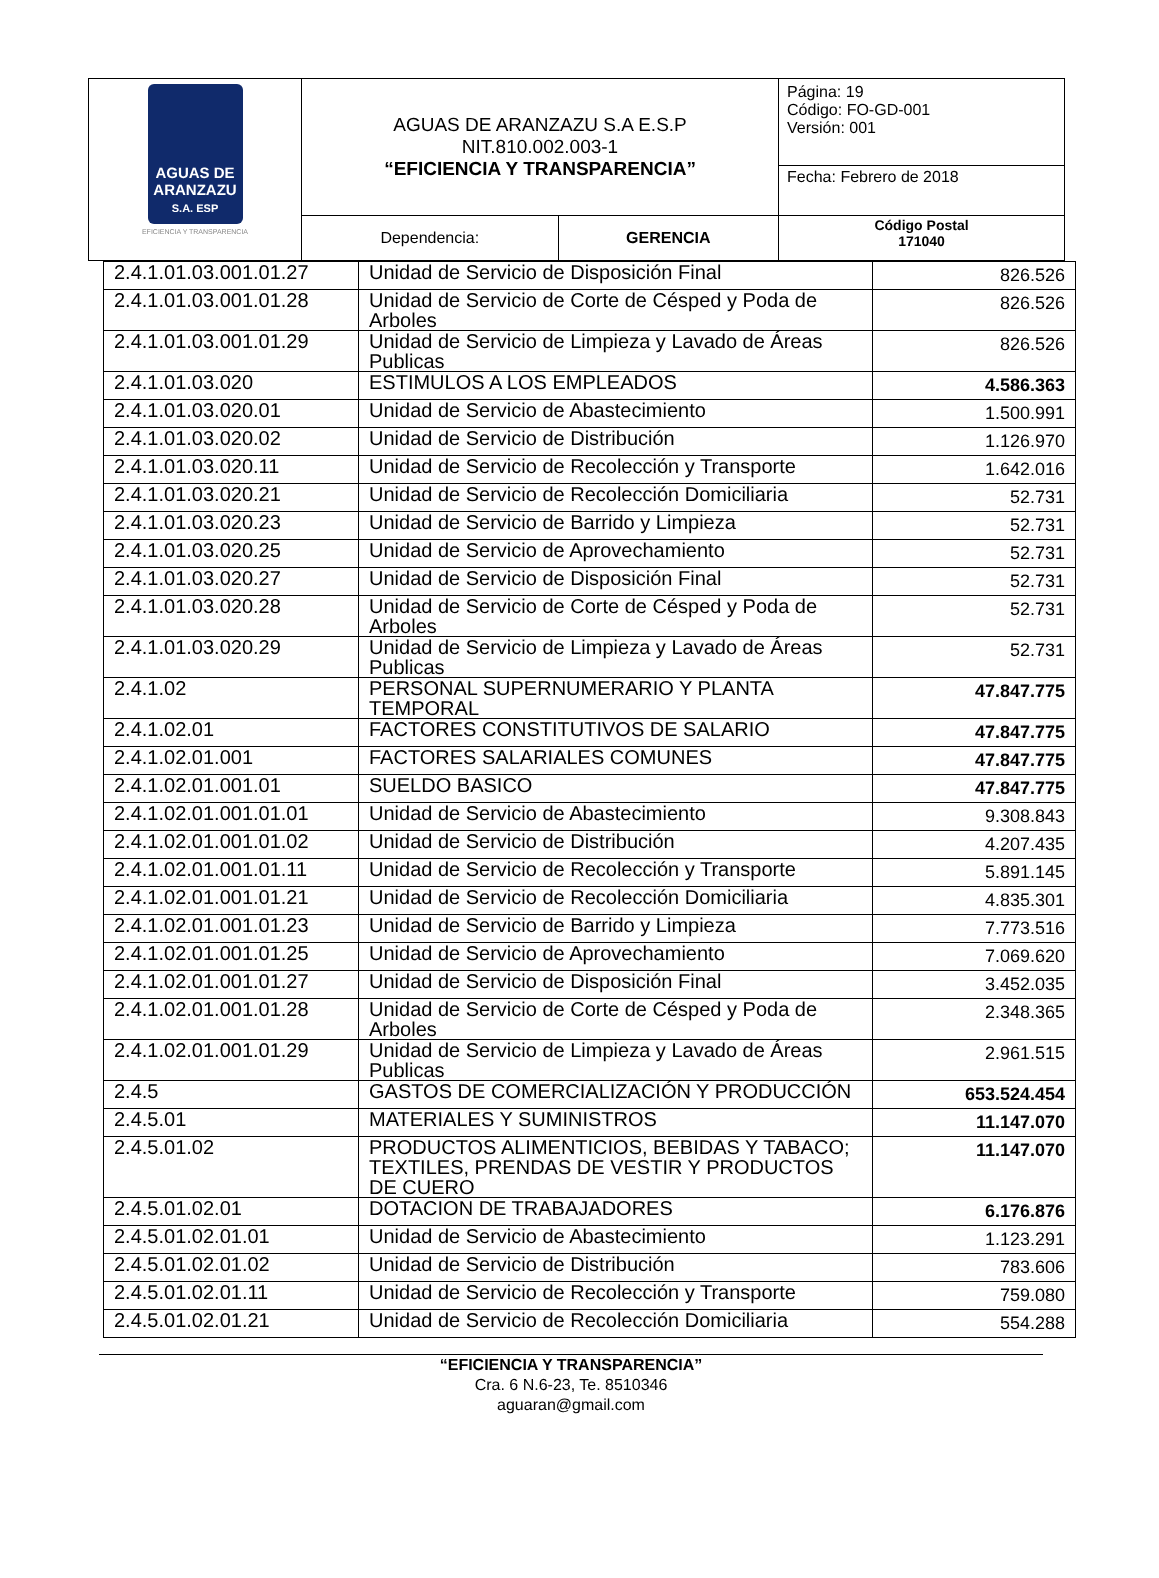| AGUAS DE ARANZAZU S.A. ESP EFICIENCIA Y TRANSPARENCIA | AGUAS DE ARANZAZU S.A E.S.P NIT.810.002.003-1 “EFICIENCIA Y TRANSPARENCIA” | | Página: 19 Código: FO-GD-001 Versión: 001 |
| | | | Fecha: Febrero de 2018 |
| | Dependencia: | GERENCIA | Código Postal 171040 |
| 2.4.1.01.03.001.01.27 | Unidad de Servicio de Disposición Final | 826.526 |
| 2.4.1.01.03.001.01.28 | Unidad de Servicio de Corte de Césped y Poda de Arboles | 826.526 |
| 2.4.1.01.03.001.01.29 | Unidad de Servicio de Limpieza y Lavado de Áreas Publicas | 826.526 |
| 2.4.1.01.03.020 | ESTIMULOS A LOS EMPLEADOS | 4.586.363 |
| 2.4.1.01.03.020.01 | Unidad de Servicio de Abastecimiento | 1.500.991 |
| 2.4.1.01.03.020.02 | Unidad de Servicio de Distribución | 1.126.970 |
| 2.4.1.01.03.020.11 | Unidad de Servicio de Recolección y Transporte | 1.642.016 |
| 2.4.1.01.03.020.21 | Unidad de Servicio de Recolección Domiciliaria | 52.731 |
| 2.4.1.01.03.020.23 | Unidad de Servicio de Barrido y Limpieza | 52.731 |
| 2.4.1.01.03.020.25 | Unidad de Servicio de Aprovechamiento | 52.731 |
| 2.4.1.01.03.020.27 | Unidad de Servicio de Disposición Final | 52.731 |
| 2.4.1.01.03.020.28 | Unidad de Servicio de Corte de Césped y Poda de Arboles | 52.731 |
| 2.4.1.01.03.020.29 | Unidad de Servicio de Limpieza y Lavado de Áreas Publicas | 52.731 |
| 2.4.1.02 | PERSONAL SUPERNUMERARIO Y PLANTA TEMPORAL | 47.847.775 |
| 2.4.1.02.01 | FACTORES CONSTITUTIVOS DE SALARIO | 47.847.775 |
| 2.4.1.02.01.001 | FACTORES SALARIALES COMUNES | 47.847.775 |
| 2.4.1.02.01.001.01 | SUELDO BASICO | 47.847.775 |
| 2.4.1.02.01.001.01.01 | Unidad de Servicio de Abastecimiento | 9.308.843 |
| 2.4.1.02.01.001.01.02 | Unidad de Servicio de Distribución | 4.207.435 |
| 2.4.1.02.01.001.01.11 | Unidad de Servicio de Recolección y Transporte | 5.891.145 |
| 2.4.1.02.01.001.01.21 | Unidad de Servicio de Recolección Domiciliaria | 4.835.301 |
| 2.4.1.02.01.001.01.23 | Unidad de Servicio de Barrido y Limpieza | 7.773.516 |
| 2.4.1.02.01.001.01.25 | Unidad de Servicio de Aprovechamiento | 7.069.620 |
| 2.4.1.02.01.001.01.27 | Unidad de Servicio de Disposición Final | 3.452.035 |
| 2.4.1.02.01.001.01.28 | Unidad de Servicio de Corte de Césped y Poda de Arboles | 2.348.365 |
| 2.4.1.02.01.001.01.29 | Unidad de Servicio de Limpieza y Lavado de Áreas Publicas | 2.961.515 |
| 2.4.5 | GASTOS DE COMERCIALIZACIÓN Y PRODUCCIÓN | 653.524.454 |
| 2.4.5.01 | MATERIALES Y SUMINISTROS | 11.147.070 |
| 2.4.5.01.02 | PRODUCTOS ALIMENTICIOS, BEBIDAS Y TABACO; TEXTILES, PRENDAS DE VESTIR Y PRODUCTOS DE CUERO | 11.147.070 |
| 2.4.5.01.02.01 | DOTACION DE TRABAJADORES | 6.176.876 |
| 2.4.5.01.02.01.01 | Unidad de Servicio de Abastecimiento | 1.123.291 |
| 2.4.5.01.02.01.02 | Unidad de Servicio de Distribución | 783.606 |
| 2.4.5.01.02.01.11 | Unidad de Servicio de Recolección y Transporte | 759.080 |
| 2.4.5.01.02.01.21 | Unidad de Servicio de Recolección Domiciliaria | 554.288 |
“EFICIENCIA Y TRANSPARENCIA”
Cra. 6 N.6-23, Te. 8510346
aguaran@gmail.com